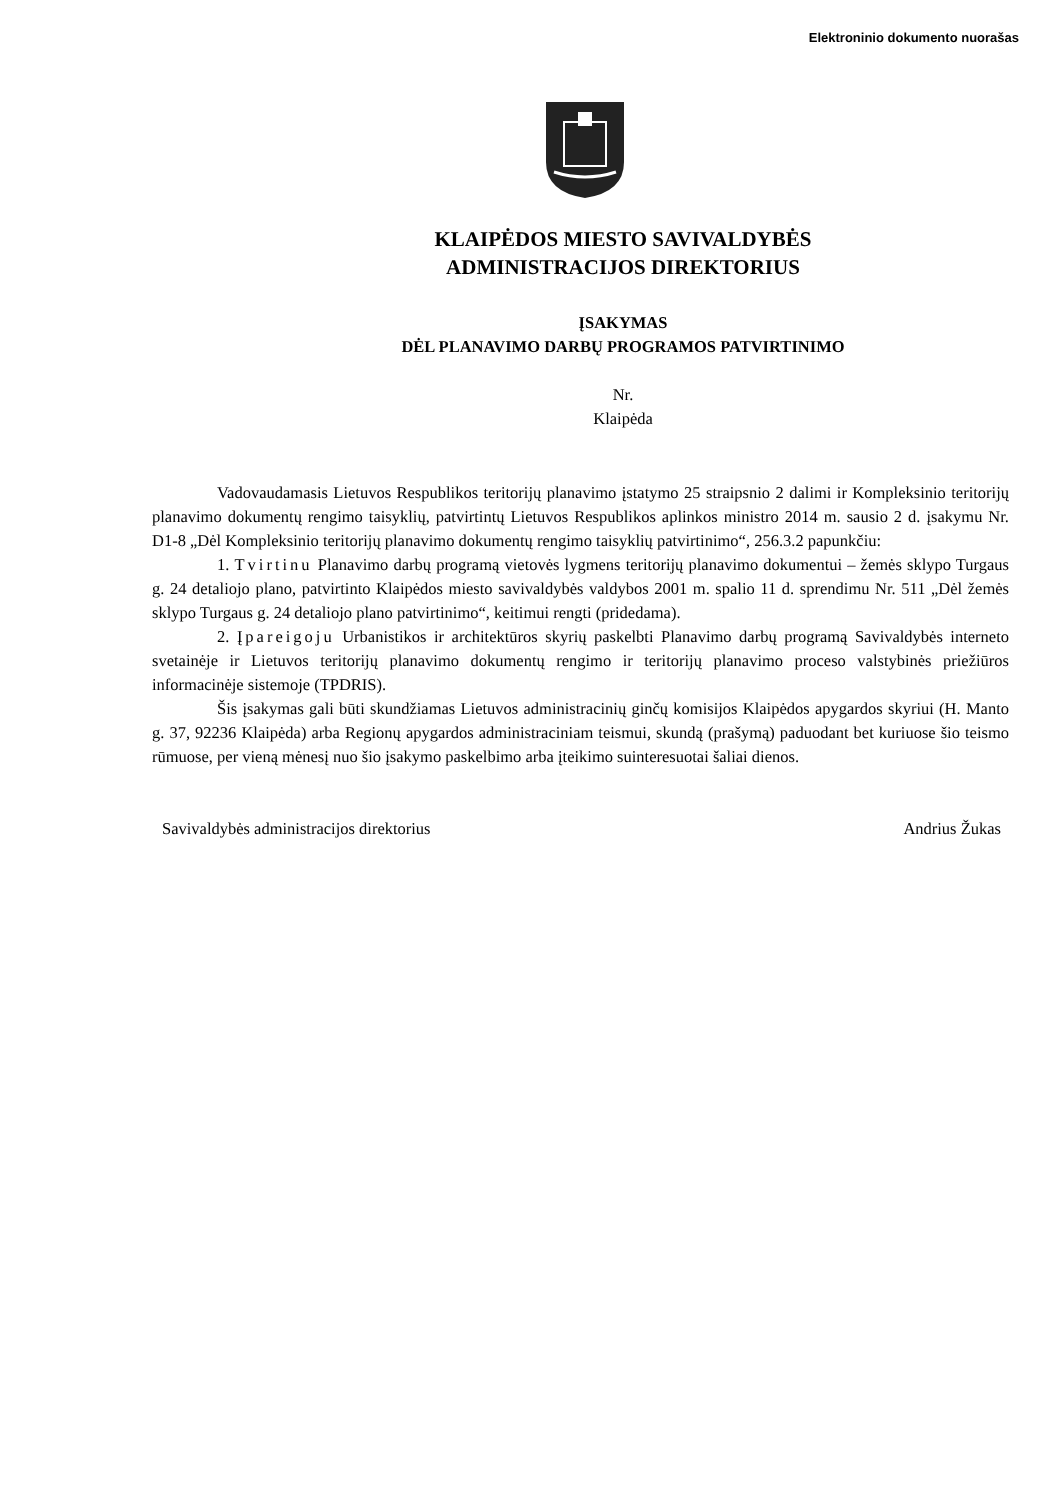Elektroninio dokumento nuorašas
KLAIPĖDOS MIESTO SAVIVALDYBĖS
ADMINISTRACIJOS DIREKTORIUS
ĮSAKYMAS
DĖL PLANAVIMO DARBŲ PROGRAMOS PATVIRTINIMO
Nr.
Klaipėda
Vadovaudamasis Lietuvos Respublikos teritorijų planavimo įstatymo 25 straipsnio 2 dalimi ir Kompleksinio teritorijų planavimo dokumentų rengimo taisyklių, patvirtintų Lietuvos Respublikos aplinkos ministro 2014 m. sausio 2 d. įsakymu Nr. D1-8 „Dėl Kompleksinio teritorijų planavimo dokumentų rengimo taisyklių patvirtinimo“, 256.3.2 papunkčiu:
1. Tvirtinu Planavimo darbų programą vietovės lygmens teritorijų planavimo dokumentui – žemės sklypo Turgaus g. 24 detaliojo plano, patvirtinto Klaipėdos miesto savivaldybės valdybos 2001 m. spalio 11 d. sprendimu Nr. 511 „Dėl žemės sklypo Turgaus g. 24 detaliojo plano patvirtinimo“, keitimui rengti (pridedama).
2. Įpareigoju Urbanistikos ir architektūros skyrių paskelbti Planavimo darbų programą Savivaldybės interneto svetainėje ir Lietuvos teritorijų planavimo dokumentų rengimo ir teritorijų planavimo proceso valstybinės priežiūros informacinėje sistemoje (TPDRIS).
Šis įsakymas gali būti skundžiamas Lietuvos administracinių ginčų komisijos Klaipėdos apygardos skyriui (H. Manto g. 37, 92236 Klaipėda) arba Regionų apygardos administraciniam teismui, skundą (prašymą) paduodant bet kuriuose šio teismo rūmuose, per vieną mėnesį nuo šio įsakymo paskelbimo arba įteikimo suinteresuotai šaliai dienos.
Savivaldybės administracijos direktorius Andrius Žukas